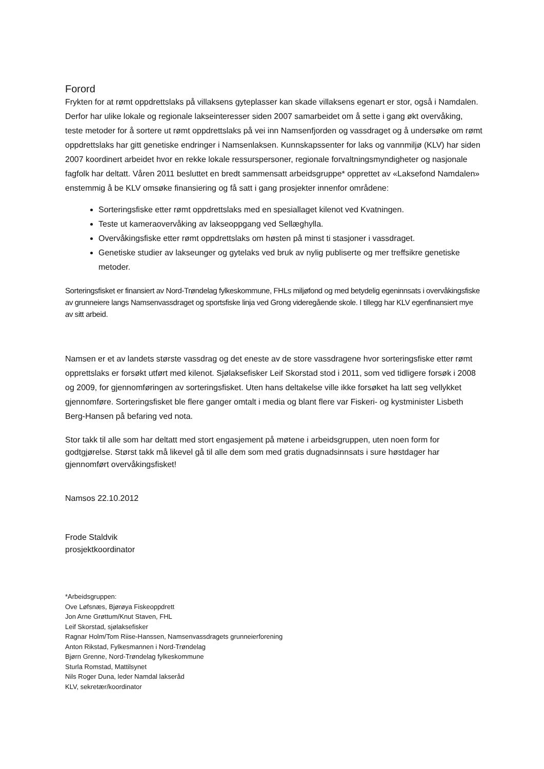Forord
Frykten for at rømt oppdrettslaks på villaksens gyteplasser kan skade villaksens egenart er stor, også i Namdalen. Derfor har ulike lokale og regionale lakseinteresser siden 2007 samarbeidet om å sette i gang økt overvåking, teste metoder for å sortere ut rømt oppdrettslaks på vei inn Namsenfjorden og vassdraget og å undersøke om rømt oppdrettslaks har gitt genetiske endringer i Namsenlaksen. Kunnskapssenter for laks og vannmiljø (KLV) har siden 2007 koordinert arbeidet hvor en rekke lokale ressurspersoner, regionale forvaltningsmyndigheter og nasjonale fagfolk har deltatt. Våren 2011 besluttet en bredt sammensatt arbeidsgruppe* opprettet av «Laksefond Namdalen» enstemmig å be KLV omsøke finansiering og få satt i gang prosjekter innenfor områdene:
Sorteringsfiske etter rømt oppdrettslaks med en spesiallaget kilenot ved Kvatningen.
Teste ut kameraovervåking av lakseoppgang ved Sellæghylla.
Overvåkingsfiske etter rømt oppdrettslaks om høsten på minst ti stasjoner i vassdraget.
Genetiske studier av lakseunger og gytelaks ved bruk av nylig publiserte og mer treffsikre genetiske metoder.
Sorteringsfisket er finansiert av Nord-Trøndelag fylkeskommune, FHLs miljøfond og med betydelig egeninnsats i overvåkingsfiske av grunneiere langs Namsenvassdraget og sportsfiske linja ved Grong videregående skole. I tillegg har KLV egenfinansiert mye av sitt arbeid.
Namsen er et av landets største vassdrag og det eneste av de store vassdragene hvor sorteringsfiske etter rømt opprettslaks er forsøkt utført med kilenot. Sjølaksefisker Leif Skorstad stod i 2011, som ved tidligere forsøk i 2008 og 2009, for gjennomføringen av sorteringsfisket. Uten hans deltakelse ville ikke forsøket ha latt seg vellykket gjennomføre. Sorteringsfisket ble flere ganger omtalt i media og blant flere var Fiskeri- og kystminister Lisbeth Berg-Hansen på befaring ved nota.
Stor takk til alle som har deltatt med stort engasjement på møtene i arbeidsgruppen, uten noen form for godtgjørelse. Størst takk må likevel gå til alle dem som med gratis dugnadsinnsats i sure høstdager har gjennomført overvåkingsfisket!
Namsos 22.10.2012
Frode Staldvik
prosjektkoordinator
*Arbeidsgruppen:
Ove Løfsnæs, Bjørøya Fiskeoppdrett
Jon Arne Grøttum/Knut Staven, FHL
Leif Skorstad, sjølaksefisker
Ragnar Holm/Tom Riise-Hanssen, Namsenvassdragets grunneierforening
Anton Rikstad, Fylkesmannen i Nord-Trøndelag
Bjørn Grenne, Nord-Trøndelag fylkeskommune
Sturla Romstad, Mattilsynet
Nils Roger Duna, leder Namdal lakseråd
KLV, sekretær/koordinator